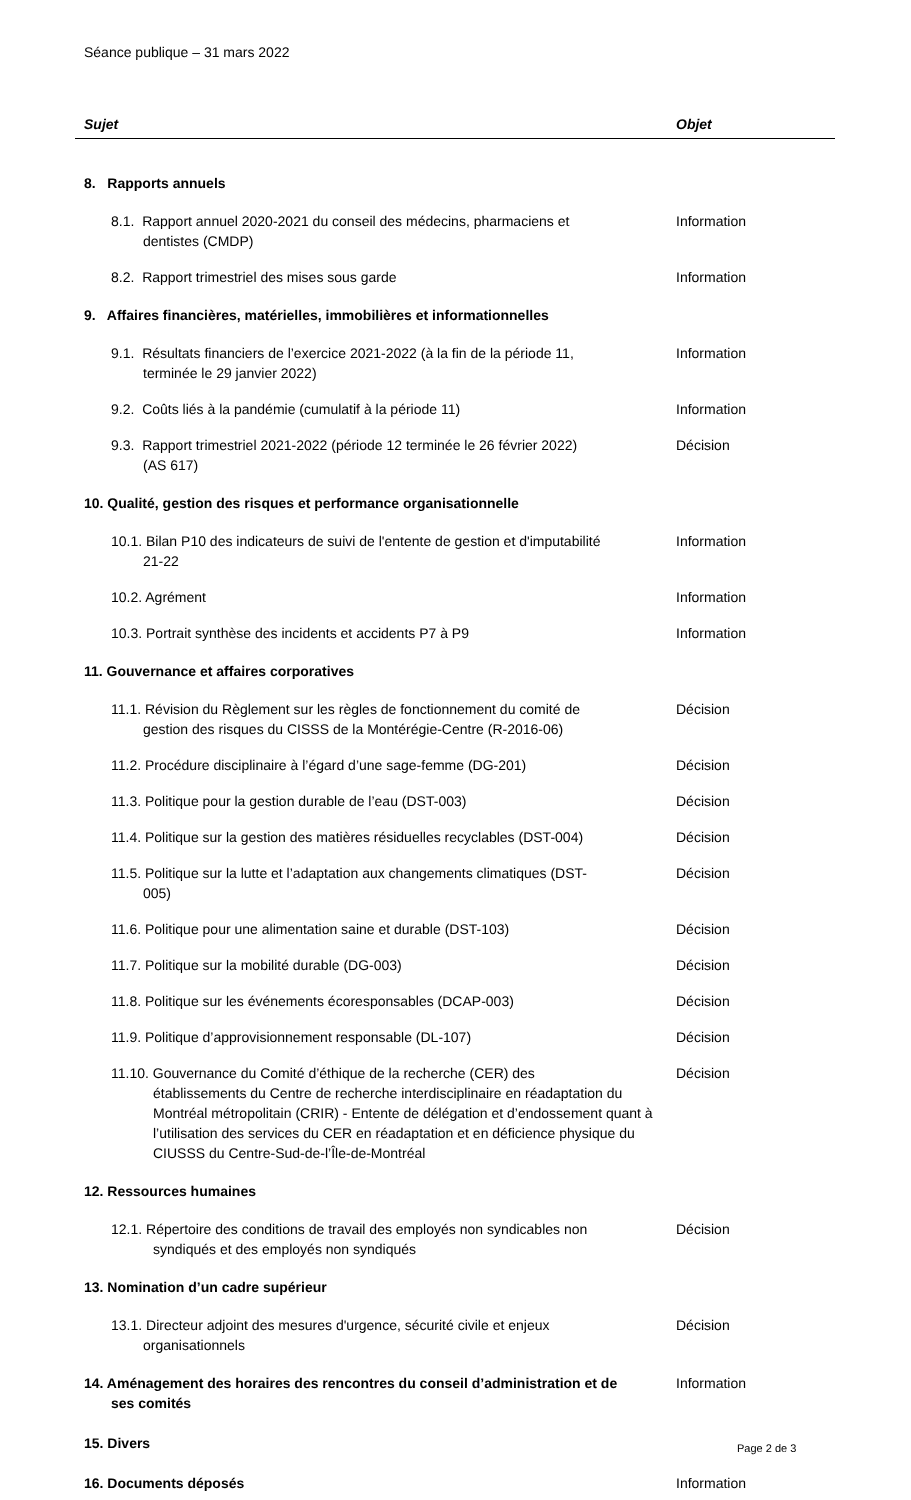Séance publique – 31 mars 2022
| Sujet | Objet |
| --- | --- |
| 8. Rapports annuels | |
| 8.1. Rapport annuel 2020-2021 du conseil des médecins, pharmaciens et dentistes (CMDP) | Information |
| 8.2. Rapport trimestriel des mises sous garde | Information |
| 9. Affaires financières, matérielles, immobilières et informationnelles | |
| 9.1. Résultats financiers de l’exercice 2021-2022 (à la fin de la période 11, terminée le 29 janvier 2022) | Information |
| 9.2. Coûts liés à la pandémie (cumulatif à la période 11) | Information |
| 9.3. Rapport trimestriel 2021-2022 (période 12 terminée le 26 février 2022) (AS 617) | Décision |
| 10. Qualité, gestion des risques et performance organisationnelle | |
| 10.1. Bilan P10 des indicateurs de suivi de l'entente de gestion et d'imputabilité 21-22 | Information |
| 10.2. Agrément | Information |
| 10.3. Portrait synthèse des incidents et accidents P7 à P9 | Information |
| 11. Gouvernance et affaires corporatives | |
| 11.1. Révision du Règlement sur les règles de fonctionnement du comité de gestion des risques du CISSS de la Montérégie-Centre (R-2016-06) | Décision |
| 11.2. Procédure disciplinaire à l’égard d’une sage-femme (DG-201) | Décision |
| 11.3. Politique pour la gestion durable de l’eau (DST-003) | Décision |
| 11.4. Politique sur la gestion des matières résiduelles recyclables (DST-004) | Décision |
| 11.5. Politique sur la lutte et l’adaptation aux changements climatiques (DST- 005) | Décision |
| 11.6. Politique pour une alimentation saine et durable (DST-103) | Décision |
| 11.7. Politique sur la mobilité durable (DG-003) | Décision |
| 11.8. Politique sur les événements écoresponsables (DCAP-003) | Décision |
| 11.9. Politique d’approvisionnement responsable (DL-107) | Décision |
| 11.10. Gouvernance du Comité d’éthique de la recherche (CER) des établissements du Centre de recherche interdisciplinaire en réadaptation du Montréal métropolitain (CRIR) - Entente de délégation et d’endossement quant à l’utilisation des services du CER en réadaptation et en déficience physique du CIUSSS du Centre-Sud-de-l’Île-de-Montréal | Décision |
| 12. Ressources humaines | |
| 12.1. Répertoire des conditions de travail des employés non syndicables non syndiqués et des employés non syndiqués | Décision |
| 13. Nomination d’un cadre supérieur | |
| 13.1. Directeur adjoint des mesures d'urgence, sécurité civile et enjeux organisationnels | Décision |
| 14. Aménagement des horaires des rencontres du conseil d’administration et de ses comités | Information |
| 15. Divers | |
| 16. Documents déposés | Information |
Page 2 de 3